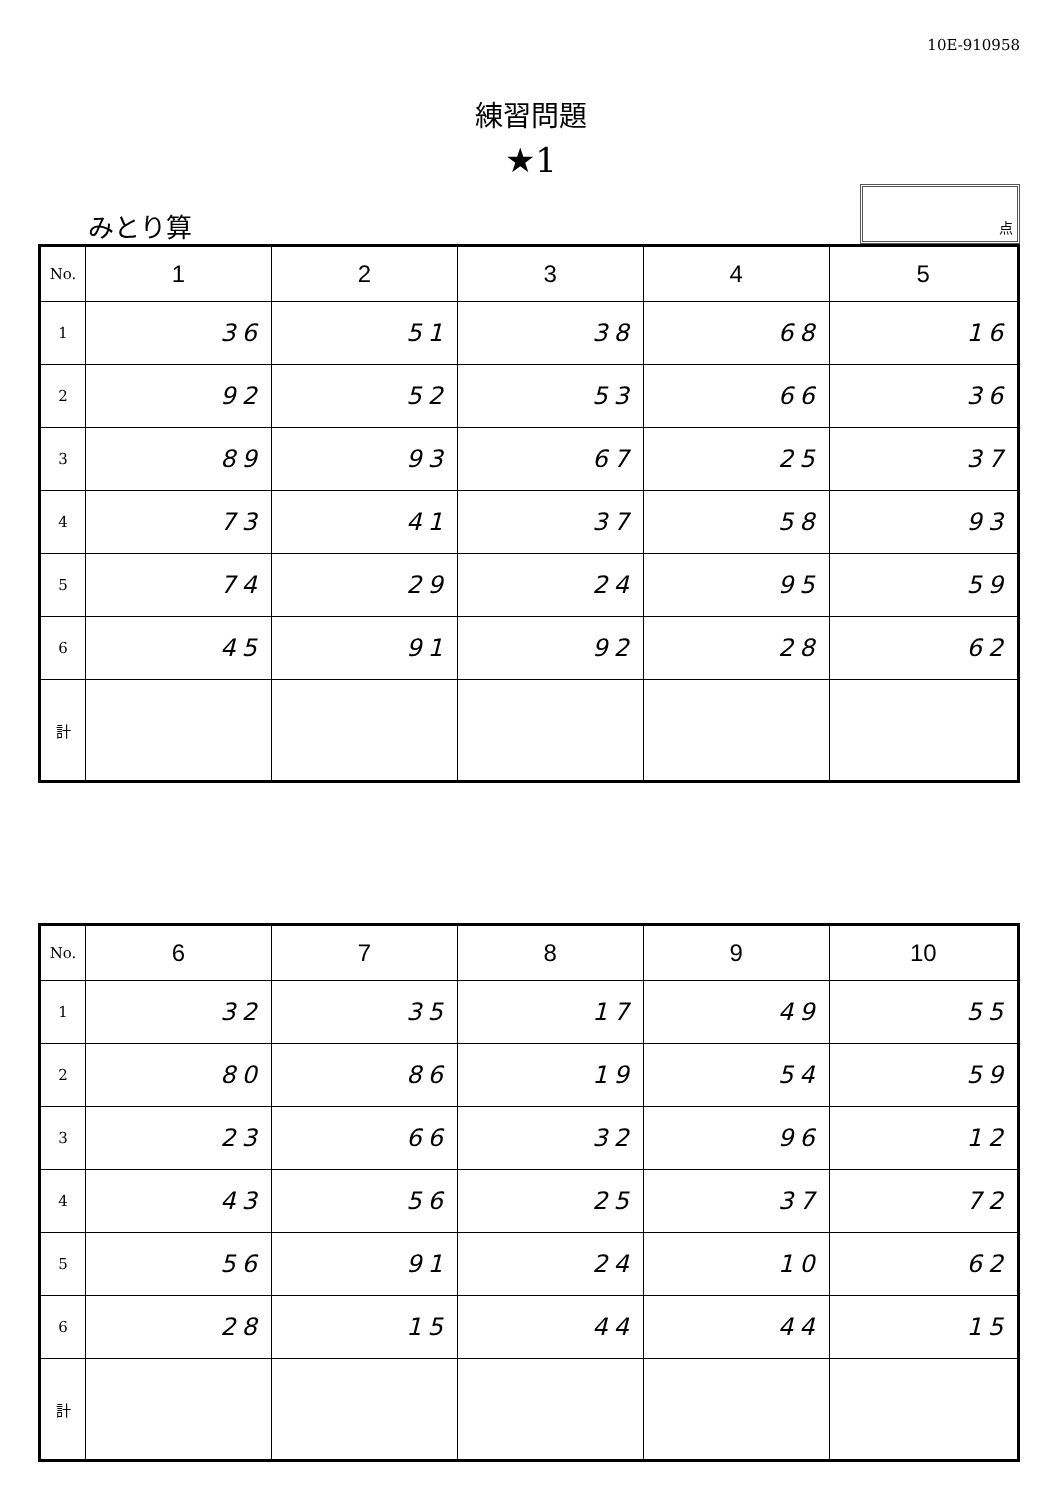10E-910958
練習問題
★1
みとり算
点
| No. | 1 | 2 | 3 | 4 | 5 |
| --- | --- | --- | --- | --- | --- |
| 1 | 36 | 51 | 38 | 68 | 16 |
| 2 | 92 | 52 | 53 | 66 | 36 |
| 3 | 89 | 93 | 67 | 25 | 37 |
| 4 | 73 | 41 | 37 | 58 | 93 |
| 5 | 74 | 29 | 24 | 95 | 59 |
| 6 | 45 | 91 | 92 | 28 | 62 |
| 計 | | | | | |
| No. | 6 | 7 | 8 | 9 | 10 |
| --- | --- | --- | --- | --- | --- |
| 1 | 32 | 35 | 17 | 49 | 55 |
| 2 | 80 | 86 | 19 | 54 | 59 |
| 3 | 23 | 66 | 32 | 96 | 12 |
| 4 | 43 | 56 | 25 | 37 | 72 |
| 5 | 56 | 91 | 24 | 10 | 62 |
| 6 | 28 | 15 | 44 | 44 | 15 |
| 計 | | | | | |